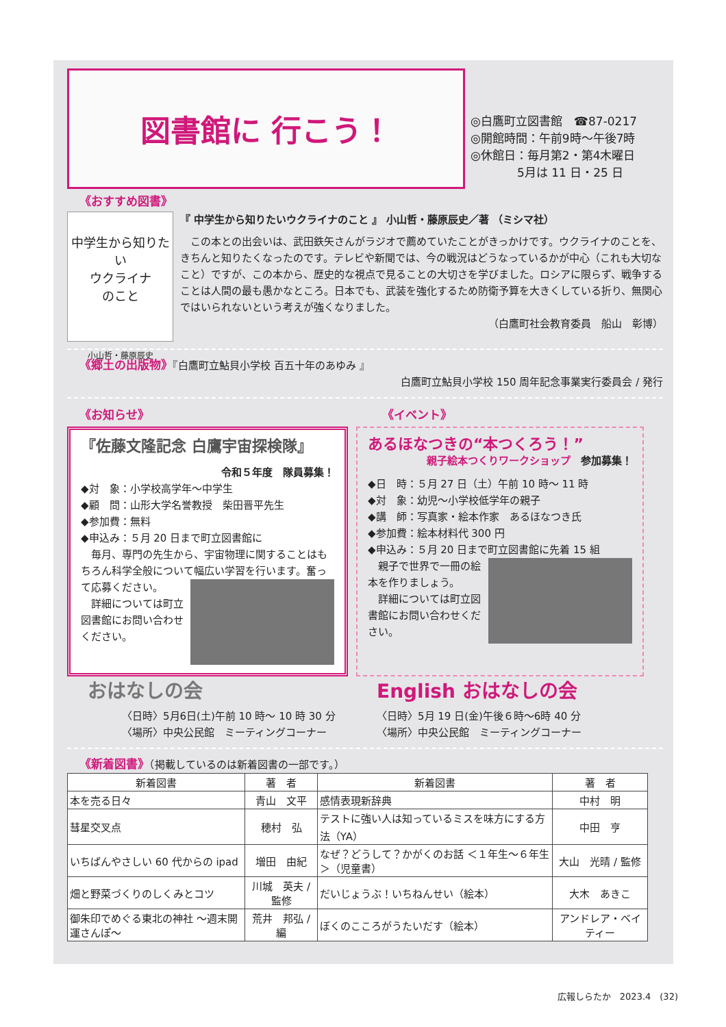図書館に 行こう！
◎白鷹町立図書館　☎87-0217
◎開館時間：午前9時～午後7時
◎休館日：毎月第2・第4木曜日
　　　　5月は 11 日・25 日
《おすすめ図書》
中学生から知りたい
ウクライナ
のこと
小山哲・藤原辰史
『 中学生から知りたいウクライナのこと 』 小山哲・藤原辰史／著 （ミシマ社）
　この本との出会いは、武田鉄矢さんがラジオで薦めていたことがきっかけです。ウクライナのことを、きちんと知りたくなったのです。テレビや新聞では、今の戦況はどうなっているかが中心（これも大切なこと）ですが、この本から、歴史的な視点で見ることの大切さを学びました。ロシアに限らず、戦争することは人間の最も愚かなところ。日本でも、武装を強化するため防衛予算を大きくしている折り、無関心ではいられないという考えが強くなりました。
（白鷹町社会教育委員　船山　彰博）
《郷土の出版物》『白鷹町立鮎貝小学校 百五十年のあゆみ 』
白鷹町立鮎貝小学校 150 周年記念事業実行委員会 / 発行
《お知らせ》 《イベント》
『佐藤文隆記念 白鷹宇宙探検隊』
令和５年度　隊員募集！
◆対　象：小学校高学年～中学生
◆顧　問：山形大学名誉教授　柴田晋平先生
◆参加費：無料
◆申込み：５月 20 日まで町立図書館に
　毎月、専門の先生から、宇宙物理に関することはもちろん科学全般について幅広い学習を行います。 奮って応募ください。
　詳細については町立図書館にお問い合わせください。
あるほなつきの“本つくろう！”
親子絵本つくりワークショップ　参加募集！
◆日　時：５月 27 日（土）午前 10 時～ 11 時
◆対　象：幼児～小学校低学年の親子
◆講　師：写真家・絵本作家　あるほなつき氏
◆参加費：絵本材料代 300 円
◆申込み：５月 20 日まで町立図書館に先着 15 組
　親子で世界で一冊の 絵本を作りましょう。
　詳細については町立図書館にお問い合わせください。
おはなしの会
〈日時〉5月6日(土)午前 10 時～ 10 時 30 分
〈場所〉中央公民館　ミーティングコーナー
English おはなしの会
〈日時〉5月 19 日(金)午後６時～6時 40 分
〈場所〉中央公民館　ミーティングコーナー
《新着図書》（掲載しているのは新着図書の一部です。）
| 新着図書 | 著 者 | 新着図書 | 著 者 |
| --- | --- | --- | --- |
| 本を売る日々 | 青山 文平 | 感情表現新辞典 | 中村 明 |
| 彗星交叉点 | 穂村 弘 | テストに強い人は知っているミスを味方にする方法（YA） | 中田 亨 |
| いちばんやさしい 60 代からの ipad | 増田 由紀 | なぜ？どうして？かがくのお話 ＜１年生～６年生＞（児童書） | 大山 光晴 / 監修 |
| 畑と野菜づくりのしくみとコツ | 川城 英夫 / 監修 | だいじょうぶ！いちねんせい（絵本） | 大木 あきこ |
| 御朱印でめぐる東北の神社 ～週末開運さんぽ～ | 荒井 邦弘 / 編 | ぼくのこころがうたいだす（絵本） | アンドレア・ベイティー |
広報しらたか　2023.4　(32)